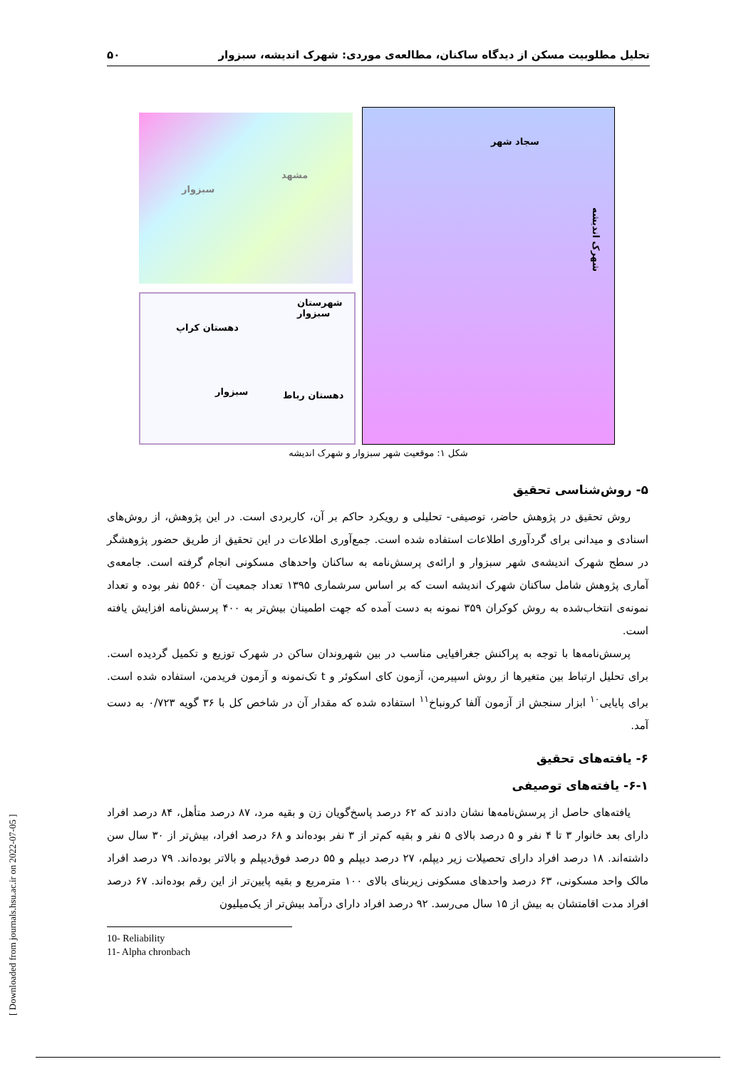تحلیل مطلوبیت مسکن از دیدگاه ساکنان، مطالعه‌ی موردی: شهرک اندیشه، سبزوار ۵۰
سبزوار
مشهد
شهرستان سبزوار
دهستان کراپ
سبزوار دهستان رباط
سجاد شهر
شهرک اندیشه
شکل ۱: موقعیت شهر سبزوار و شهرک اندیشه
۵- روش‌شناسی تحقیق
روش تحقیق در پژوهش حاضر، توصیفی- تحلیلی و رویکرد حاکم بر آن، کاربردی است. در این پژوهش، از روش‌های اسنادی و میدانی برای گردآوری اطلاعات استفاده شده است. جمع‌آوری اطلاعات در این تحقیق از طریق حضور پژوهشگر در سطح شهرک اندیشه‌ی شهر سبزوار و ارائه‌ی پرسش‌نامه به ساکنان واحدهای مسکونی انجام گرفته است. جامعه‌ی آماری پژوهش شامل ساکنان شهرک اندیشه است که بر اساس سرشماری ۱۳۹۵ تعداد جمعیت آن ۵۵۶۰ نفر بوده و تعداد نمونه‌ی انتخاب‌شده به روش کوکران ۳۵۹ نمونه به دست آمده که جهت اطمینان بیش‌تر به ۴۰۰ پرسش‌نامه افزایش یافته است.
پرسش‌نامه‌ها با توجه به پراکنش جغرافیایی مناسب در بین شهروندان ساکن در شهرک توزیع و تکمیل گردیده است. برای تحلیل ارتباط بین متغیرها از روش اسپیرمن، آزمون کای اسکوئر و t تک‌نمونه و آزمون فریدمن، استفاده شده است. برای پایایی<sup>۱۰</sup> ابزار سنجش از آزمون آلفا کرونباخ<sup>۱۱</sup> استفاده شده که مقدار آن در شاخص کل با ۳۶ گویه ۰/۷۲۳ به دست آمد.
۶- یافته‌های تحقیق
۶-۱- یافته‌های توصیفی
یافته‌های حاصل از پرسش‌نامه‌ها نشان دادند که ۶۲ درصد پاسخ‌گویان زن و بقیه مرد، ۸۷ درصد متأهل، ۸۴ درصد افراد دارای بعد خانوار ۳ تا ۴ نفر و ۵ درصد بالای ۵ نفر و بقیه کم‌تر از ۳ نفر بوده‌اند و ۶۸ درصد افراد، بیش‌تر از ۳۰ سال سن داشته‌اند. ۱۸ درصد افراد دارای تحصیلات زیر دیپلم، ۲۷ درصد دیپلم و ۵۵ درصد فوق‌دیپلم و بالاتر بوده‌اند. ۷۹ درصد افراد مالک واحد مسکونی، ۶۳ درصد واحدهای مسکونی زیربنای بالای ۱۰۰ مترمربع و بقیه پایین‌تر از این رقم بوده‌اند. ۶۷ درصد افراد مدت اقامتشان به بیش از ۱۵ سال می‌رسد. ۹۲ درصد افراد دارای درآمد بیش‌تر از یک‌میلیون
10- Reliability
11- Alpha chronbach
[ Downloaded from journals.hsu.ac.ir on 2022-07-05 ]